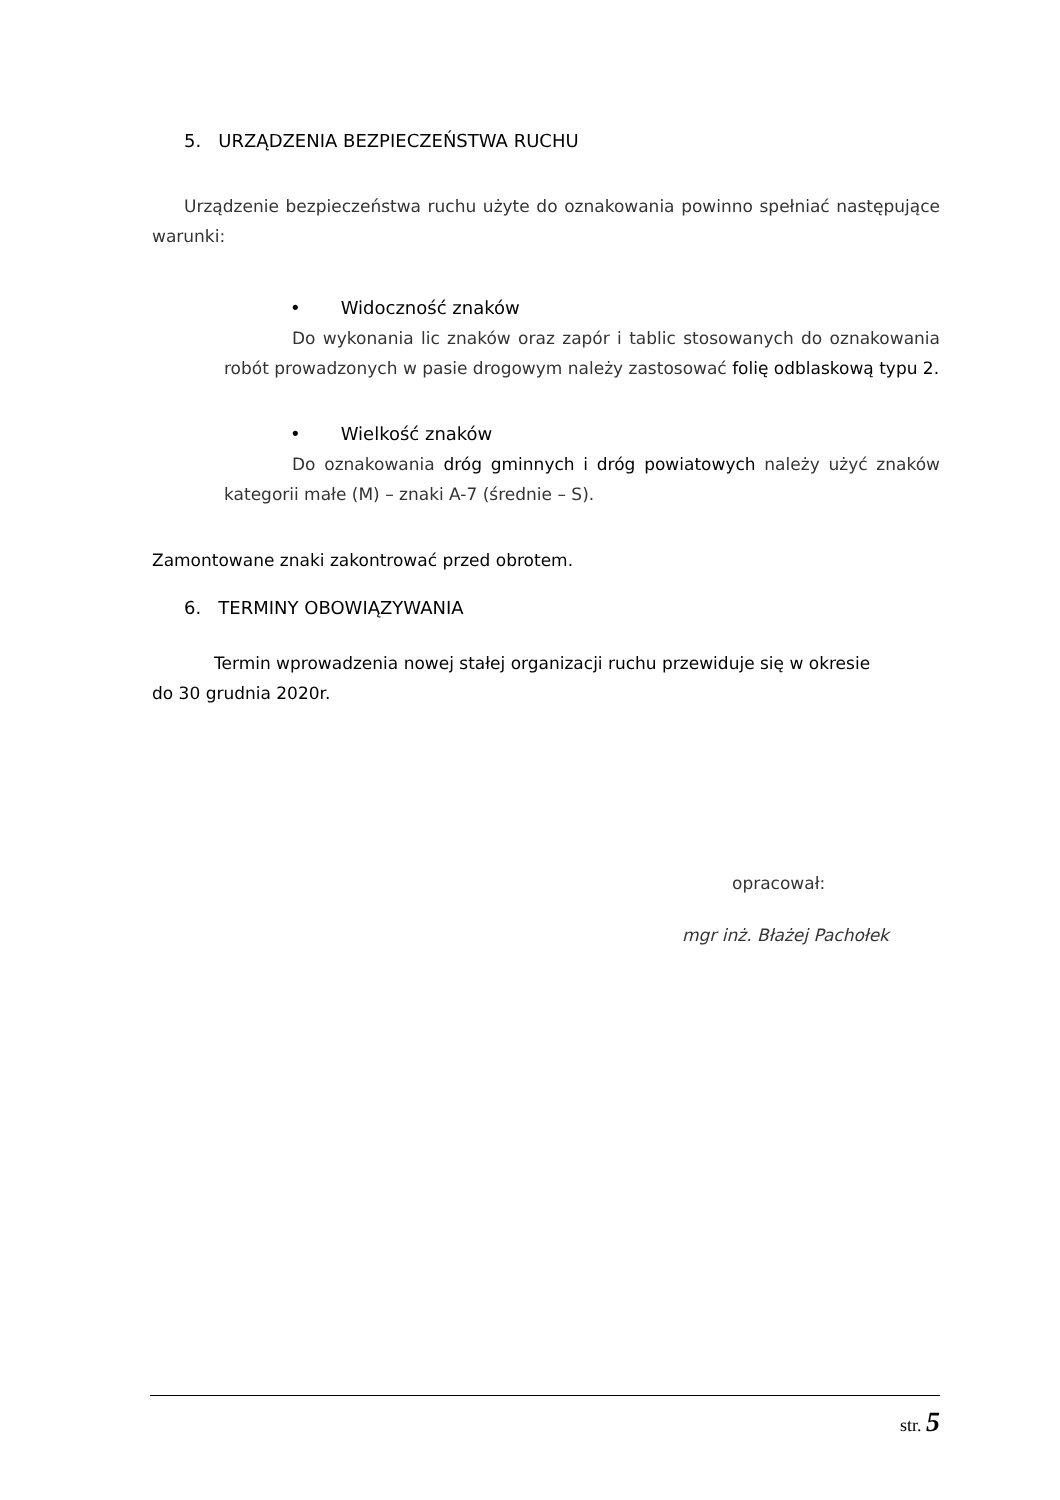5. URZĄDZENIA BEZPIECZEŃSTWA RUCHU
Urządzenie bezpieczeństwa ruchu użyte do oznakowania powinno spełniać następujące warunki:
• Widoczność znaków
Do wykonania lic znaków oraz zapór i tablic stosowanych do oznakowania robót prowadzonych w pasie drogowym należy zastosować folię odblaskową typu 2.
• Wielkość znaków
Do oznakowania dróg gminnych i dróg powiatowych należy użyć znaków kategorii małe (M) – znaki A-7 (średnie – S).
Zamontowane znaki zakontrować przed obrotem.
6. TERMINY OBOWIĄZYWANIA
Termin wprowadzenia nowej stałej organizacji ruchu przewiduje się w okresie
do 30 grudnia 2020r.
opracował:
mgr inż. Błażej Pachołek
str. 5